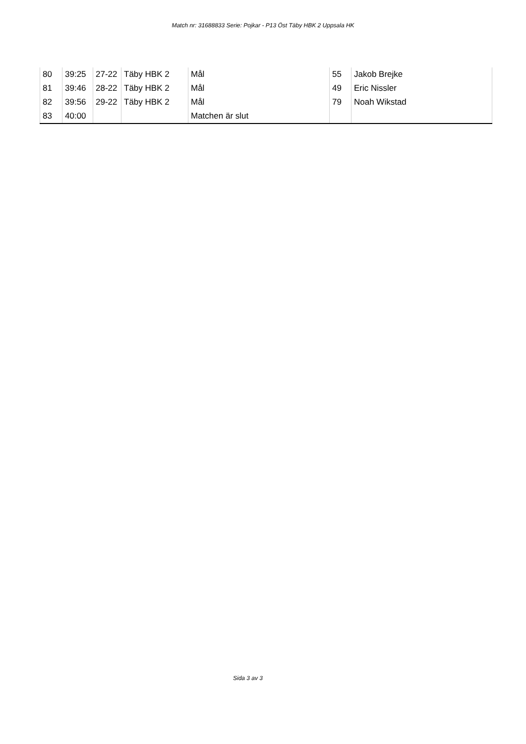Match nr: 31688833 Serie: Pojkar - P13 Öst Täby HBK 2 Uppsala HK
| 80 | 39:25 | 27-22 | Täby HBK 2 | Mål | 55 | Jakob Brejke |
| 81 | 39:46 | 28-22 | Täby HBK 2 | Mål | 49 | Eric Nissler |
| 82 | 39:56 | 29-22 | Täby HBK 2 | Mål | 79 | Noah Wikstad |
| 83 | 40:00 | | | Matchen är slut | | |
Sida 3 av 3